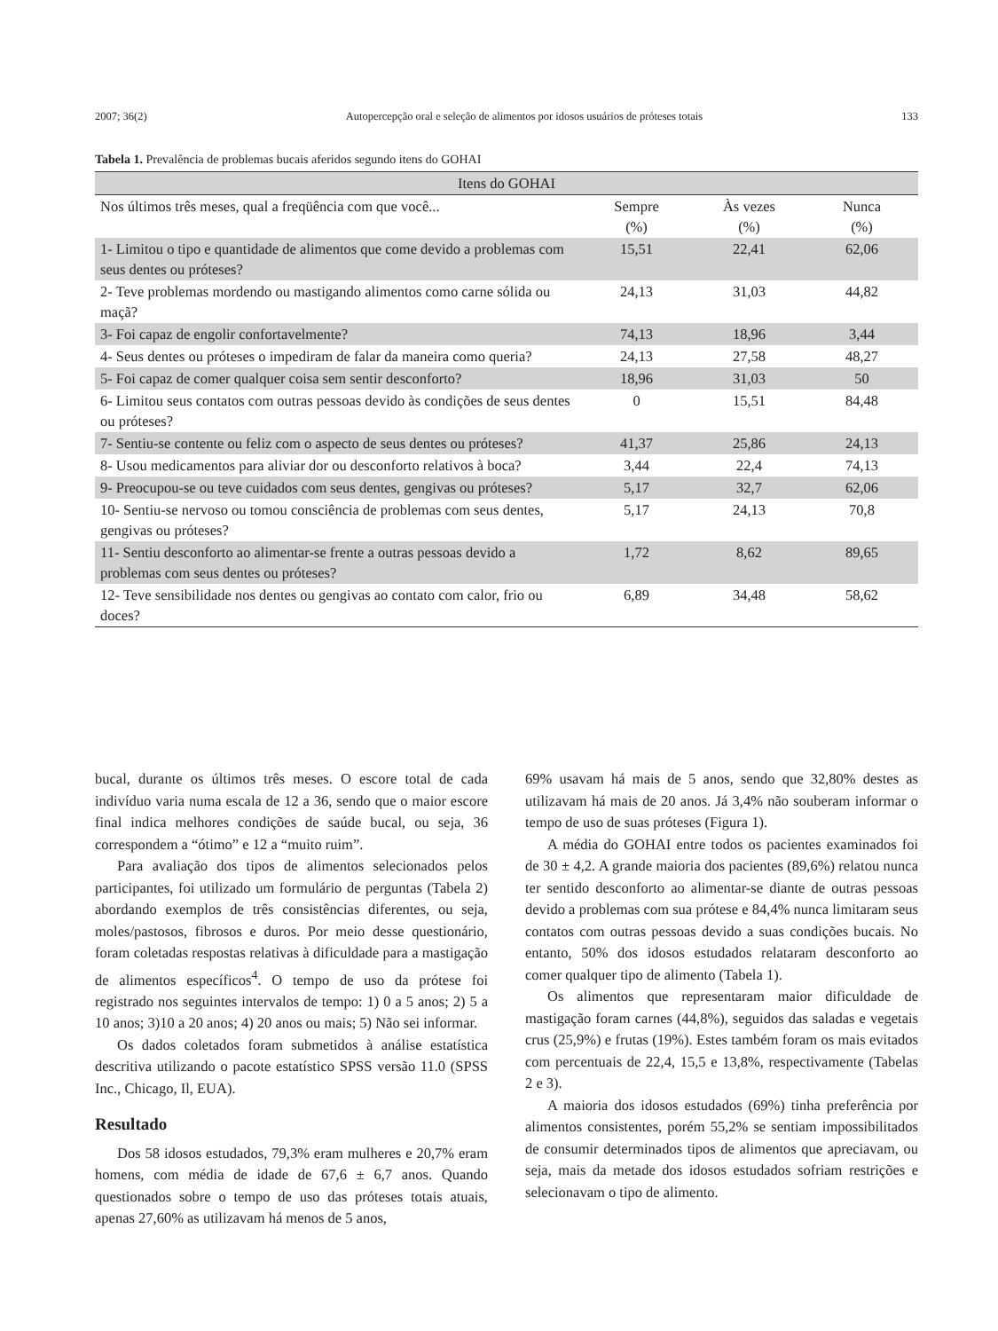2007; 36(2) Autopercepção oral e seleção de alimentos por idosos usuários de próteses totais 133
Tabela 1. Prevalência de problemas bucais aferidos segundo itens do GOHAI
| Itens do GOHAI | | | |
| --- | --- | --- | --- |
| Nos últimos três meses, qual a freqüência com que você... | Sempre (%) | Às vezes (%) | Nunca (%) |
| 1- Limitou o tipo e quantidade de alimentos que come devido a problemas com seus dentes ou próteses? | 15,51 | 22,41 | 62,06 |
| 2- Teve problemas mordendo ou mastigando alimentos como carne sólida ou maçã? | 24,13 | 31,03 | 44,82 |
| 3- Foi capaz de engolir confortavelmente? | 74,13 | 18,96 | 3,44 |
| 4- Seus dentes ou próteses o impediram de falar da maneira como queria? | 24,13 | 27,58 | 48,27 |
| 5- Foi capaz de comer qualquer coisa sem sentir desconforto? | 18,96 | 31,03 | 50 |
| 6- Limitou seus contatos com outras pessoas devido às condições de seus dentes ou próteses? | 0 | 15,51 | 84,48 |
| 7- Sentiu-se contente ou feliz com o aspecto de seus dentes ou próteses? | 41,37 | 25,86 | 24,13 |
| 8- Usou medicamentos para aliviar dor ou desconforto relativos à boca? | 3,44 | 22,4 | 74,13 |
| 9- Preocupou-se ou teve cuidados com seus dentes, gengivas ou próteses? | 5,17 | 32,7 | 62,06 |
| 10- Sentiu-se nervoso ou tomou consciência de problemas com seus dentes, gengivas ou próteses? | 5,17 | 24,13 | 70,8 |
| 11- Sentiu desconforto ao alimentar-se frente a outras pessoas devido a problemas com seus dentes ou próteses? | 1,72 | 8,62 | 89,65 |
| 12- Teve sensibilidade nos dentes ou gengivas ao contato com calor, frio ou doces? | 6,89 | 34,48 | 58,62 |
bucal, durante os últimos três meses. O escore total de cada indivíduo varia numa escala de 12 a 36, sendo que o maior escore final indica melhores condições de saúde bucal, ou seja, 36 correspondem a “ótimo” e 12 a “muito ruim”.
Para avaliação dos tipos de alimentos selecionados pelos participantes, foi utilizado um formulário de perguntas (Tabela 2) abordando exemplos de três consistências diferentes, ou seja, moles/pastosos, fibrosos e duros. Por meio desse questionário, foram coletadas respostas relativas à dificuldade para a mastigação de alimentos específicos<sup>4</sup>. O tempo de uso da prótese foi registrado nos seguintes intervalos de tempo: 1) 0 a 5 anos; 2) 5 a 10 anos; 3)10 a 20 anos; 4) 20 anos ou mais; 5) Não sei informar.
Os dados coletados foram submetidos à análise estatística descritiva utilizando o pacote estatístico SPSS versão 11.0 (SPSS Inc., Chicago, Il, EUA).
Resultado
Dos 58 idosos estudados, 79,3% eram mulheres e 20,7% eram homens, com média de idade de 67,6 ± 6,7 anos. Quando questionados sobre o tempo de uso das próteses totais atuais, apenas 27,60% as utilizavam há menos de 5 anos,
69% usavam há mais de 5 anos, sendo que 32,80% destes as utilizavam há mais de 20 anos. Já 3,4% não souberam informar o tempo de uso de suas próteses (Figura 1).
A média do GOHAI entre todos os pacientes examinados foi de 30 ± 4,2. A grande maioria dos pacientes (89,6%) relatou nunca ter sentido desconforto ao alimentar-se diante de outras pessoas devido a problemas com sua prótese e 84,4% nunca limitaram seus contatos com outras pessoas devido a suas condições bucais. No entanto, 50% dos idosos estudados relataram desconforto ao comer qualquer tipo de alimento (Tabela 1).
Os alimentos que representaram maior dificuldade de mastigação foram carnes (44,8%), seguidos das saladas e vegetais crus (25,9%) e frutas (19%). Estes também foram os mais evitados com percentuais de 22,4, 15,5 e 13,8%, respectivamente (Tabelas 2 e 3).
A maioria dos idosos estudados (69%) tinha preferência por alimentos consistentes, porém 55,2% se sentiam impossibilitados de consumir determinados tipos de alimentos que apreciavam, ou seja, mais da metade dos idosos estudados sofriam restrições e selecionavam o tipo de alimento.